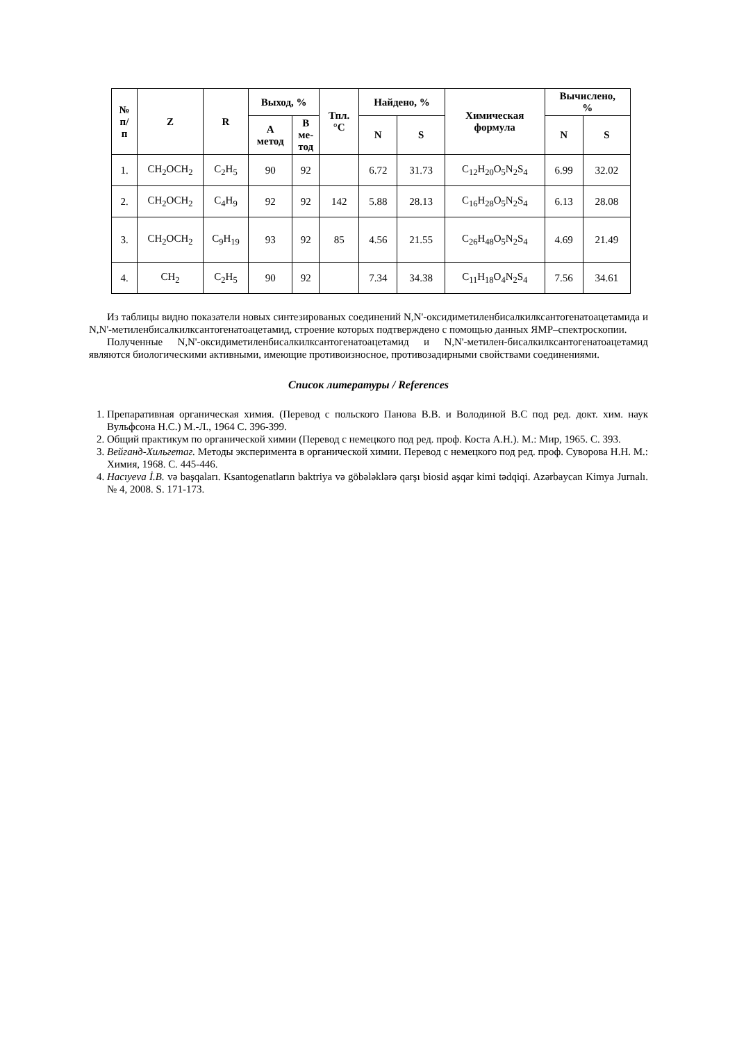| № п/ п | Z | R | Выход, % | | Тпл. °С | Найдено, % | | Химическая формула | Вычислено, % | |
| --- | --- | --- | --- | --- | --- | --- | --- | --- | --- | --- |
| | | | А метод | В ме- тод | | N | S | | N | S |
| 1. | CH<sub>2</sub>OCH<sub>2</sub> | C<sub>2</sub>H<sub>5</sub> | 90 | 92 | | 6.72 | 31.73 | C<sub>12</sub>H<sub>20</sub>O<sub>5</sub>N<sub>2</sub>S<sub>4</sub> | 6.99 | 32.02 |
| 2. | CH<sub>2</sub>OCH<sub>2</sub> | C<sub>4</sub>H<sub>9</sub> | 92 | 92 | 142 | 5.88 | 28.13 | C<sub>16</sub>H<sub>28</sub>O<sub>5</sub>N<sub>2</sub>S<sub>4</sub> | 6.13 | 28.08 |
| 3. | CH<sub>2</sub>OCH<sub>2</sub> | C<sub>9</sub>H<sub>19</sub> | 93 | 92 | 85 | 4.56 | 21.55 | C<sub>26</sub>H<sub>48</sub>O<sub>5</sub>N<sub>2</sub>S<sub>4</sub> | 4.69 | 21.49 |
| 4. | CH<sub>2</sub> | C<sub>2</sub>H<sub>5</sub> | 90 | 92 | | 7.34 | 34.38 | C<sub>11</sub>H<sub>18</sub>O<sub>4</sub>N<sub>2</sub>S<sub>4</sub> | 7.56 | 34.61 |
Из таблицы видно показатели новых синтезированых соединений N,N'-оксидиметиленбисалкилксантогенатоацетамида и N,N'-метиленбисалкилксантогенатоацетамид, строение которых подтверждено с помощью данных ЯМР–спектроскопии.
Полученные N,N'-оксидиметиленбисалкилксантогенатоацетамид и N,N'-метилен-бисалкилксантогенатоацетамид являются биологическими активными, имеющие противоизносное, противозадирными свойствами соединениями.
Список литературы / References
1. Препаративная органическая химия. (Перевод с польского Панова В.В. и Володиной В.С под ред. докт. хим. наук Вульфсона Н.С.) М.-Л., 1964 С. 396-399.
2. Общий практикум по органической химии (Перевод с немецкого под ред. проф. Коста А.Н.). М.: Мир, 1965. С. 393.
3. Вейганд-Хильгетаг. Методы эксперимента в органической химии. Перевод с немецкого под ред. проф. Суворова Н.Н. М.: Химия, 1968. С. 445-446.
4. Hacıyeva İ.B. və başqaları. Ksantogenatların baktriya və göbələklərə qarşı biosid aşqar kimi tədqiqi. Azərbaycan Kimya Jurnalı. № 4, 2008. S. 171-173.